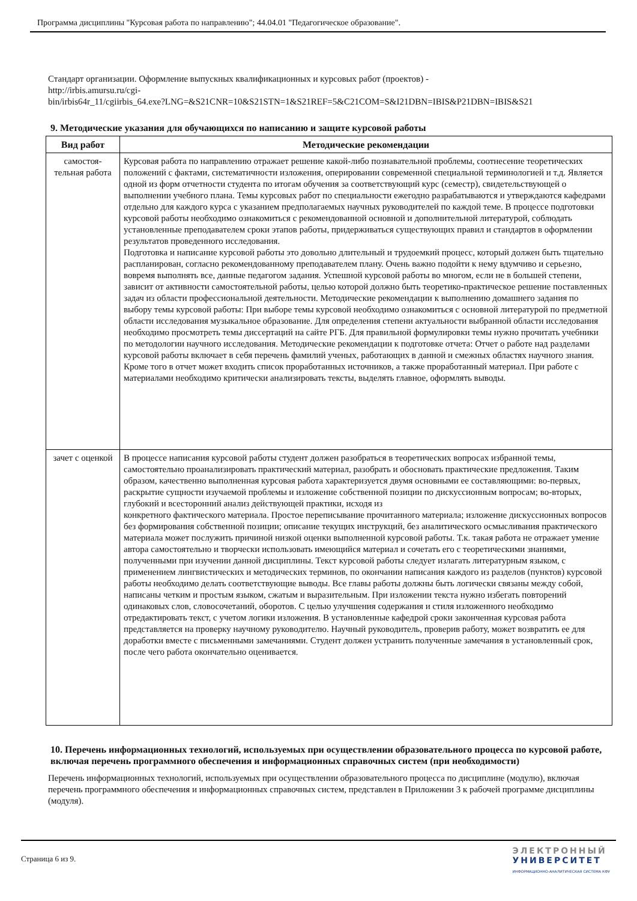Программа дисциплины "Курсовая работа по направлению"; 44.04.01 "Педагогическое образование".
Стандарт организации. Оформление выпускных квалификационных и курсовых работ (проектов) -
http://irbis.amursu.ru/cgi-
bin/irbis64r_11/cgiirbis_64.exe?LNG=&S21CNR=10&S21STN=1&S21REF=5&C21COM=S&I21DBN=IBIS&P21DBN=IBIS&S21
9. Методические указания для обучающихся по написанию и защите курсовой работы
| Вид работ | Методические рекомендации |
| --- | --- |
| самостоя- тельная работа | Курсовая работа по направлению отражает решение какой-либо познавательной проблемы, соотнесение теоретических положений с фактами, систематичности изложения, оперировании современной специальной терминологией и т.д. Является одной из форм отчетности студента по итогам обучения за соответствующий курс (семестр), свидетельствующей о выполнении учебного плана. Темы курсовых работ по специальности ежегодно разрабатываются и утверждаются кафедрами отдельно для каждого курса с указанием предполагаемых научных руководителей по каждой теме. В процессе подготовки курсовой работы необходимо ознакомиться с рекомендованной основной и дополнительной литературой, соблюдать установленные преподавателем сроки этапов работы, придерживаться существующих правил и стандартов в оформлении результатов проведенного исследования. Подготовка и написание курсовой работы это довольно длительный и трудоемкий процесс, который должен быть тщательно распланирован, согласно рекомендованному преподавателем плану. Очень важно подойти к нему вдумчиво и серьезно, вовремя выполнять все, данные педагогом задания. Успешной курсовой работы во многом, если не в большей степени, зависит от активности самостоятельной работы, целью которой должно быть теоретико-практическое решение поставленных задач из области профессиональной деятельности. Методические рекомендации к выполнению домашнего задания по выбору темы курсовой работы: При выборе темы курсовой необходимо ознакомиться с основной литературой по предметной области исследования музыкальное образование. Для определения степени актуальности выбранной области исследования необходимо просмотреть темы диссертаций на сайте РГБ. Для правильной формулировки темы нужно прочитать учебники по методологии научного исследования. Методические рекомендации к подготовке отчета: Отчет о работе над разделами курсовой работы включает в себя перечень фамилий ученых, работающих в данной и смежных областях научного знания. Кроме того в отчет может входить список проработанных источников, а также проработанный материал. При работе с материалами необходимо критически анализировать тексты, выделять главное, оформлять выводы. |
| зачет с оценкой | В процессе написания курсовой работы студент должен разобраться в теоретических вопросах избранной темы, самостоятельно проанализировать практический материал, разобрать и обосновать практические предложения. Таким образом, качественно выполненная курсовая работа характеризуется двумя основными ее составляющими: во-первых, раскрытие сущности изучаемой проблемы и изложение собственной позиции по дискуссионным вопросам; во-вторых, глубокий и всесторонний анализ действующей практики, исходя из конкретного фактического материала. Простое переписывание прочитанного материала; изложение дискуссионных вопросов без формирования собственной позиции; описание текущих инструкций, без аналитического осмысливания практического материала может послужить причиной низкой оценки выполненной курсовой работы. Т.к. такая работа не отражает умение автора самостоятельно и творчески использовать имеющийся материал и сочетать его с теоретическими знаниями, полученными при изучении данной дисциплины. Текст курсовой работы следует излагать литературным языком, с применением лингвистических и методических терминов, по окончании написания каждого из разделов (пунктов) курсовой работы необходимо делать соответствующие выводы. Все главы работы должны быть логически связаны между собой, написаны четким и простым языком, сжатым и выразительным. При изложении текста нужно избегать повторений одинаковых слов, словосочетаний, оборотов. С целью улучшения содержания и стиля изложенного необходимо отредактировать текст, с учетом логики изложения. В установленные кафедрой сроки законченная курсовая работа представляется на проверку научному руководителю. Научный руководитель, проверив работу, может возвратить ее для доработки вместе с письменными замечаниями. Студент должен устранить полученные замечания в установленный срок, после чего работа окончательно оценивается. |
10. Перечень информационных технологий, используемых при осуществлении образовательного процесса по курсовой работе, включая перечень программного обеспечения и информационных справочных систем (при необходимости)
Перечень информационных технологий, используемых при осуществлении образовательного процесса по дисциплине (модулю), включая перечень программного обеспечения и информационных справочных систем, представлен в Приложении 3 к рабочей программе дисциплины (модуля).
Страница 6 из 9.
ЭЛЕКТРОННЫЙ
УНИВЕРСИТЕТ
ИНФОРМАЦИОННО-АНАЛИТИЧЕСКАЯ СИСТЕМА КФУ